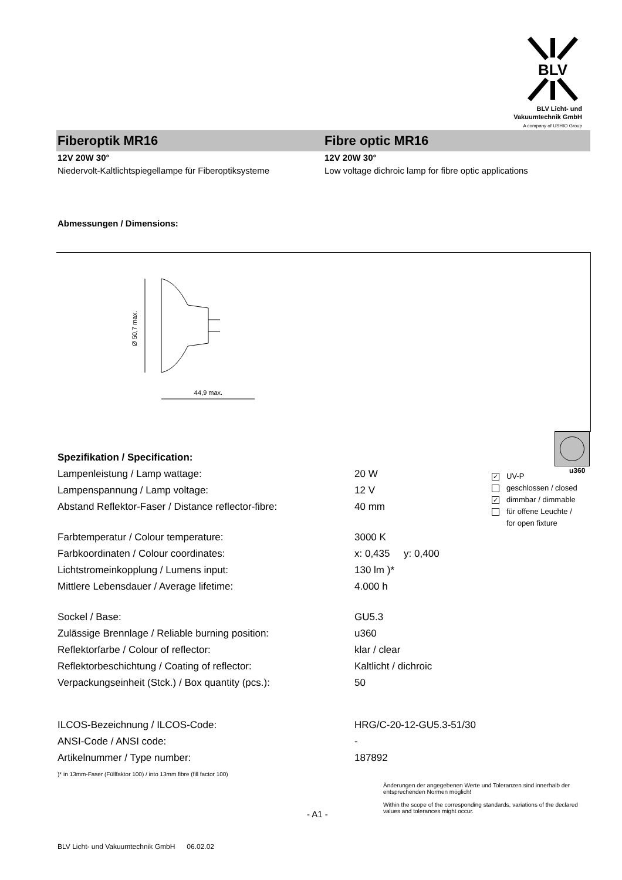BLV
BLV Licht- und
Vakuumtechnik GmbH
A company of USHIO Group
Fiberoptik MR16 Fibre optic MR16
12V 20W 30°
Niedervolt-Kaltlichtspiegellampe für Fiberoptiksysteme
12V 20W 30°
Low voltage dichroic lamp for fibre optic applications
Abmessungen / Dimensions:
Ø 50,7 max.
44,9 max.
u360
✓ UV-P
geschlossen / closed
✓ dimmbar / dimmable
für offene Leuchte /
for open fixture
Spezifikation / Specification:
| Lampenleistung / Lamp wattage: | 20 W |
| Lampenspannung / Lamp voltage: | 12 V |
| Abstand Reflektor-Faser / Distance reflector-fibre: | 40 mm |
| Farbtemperatur / Colour temperature: | 3000 K |
| Farbkoordinaten / Colour coordinates: | x: 0,435 y: 0,400 |
| Lichtstromeinkopplung / Lumens input: | 130 lm )* |
| Mittlere Lebensdauer / Average lifetime: | 4.000 h |
| Sockel / Base: | GU5.3 |
| Zulässige Brennlage / Reliable burning position: | u360 |
| Reflektorfarbe / Colour of reflector: | klar / clear |
| Reflektorbeschichtung / Coating of reflector: | Kaltlicht / dichroic |
| Verpackungseinheit (Stck.) / Box quantity (pcs.): | 50 |
| ILCOS-Bezeichnung / ILCOS-Code: | HRG/C-20-12-GU5.3-51/30 |
| ANSI-Code / ANSI code: | - |
| Artikelnummer / Type number: | 187892 |
)* in 13mm-Faser (Füllfaktor 100) / into 13mm fibre (fill factor 100)
- A1 -
Änderungen der angegebenen Werte und Toleranzen sind innerhalb der entsprechenden Normen möglich!
Within the scope of the corresponding standards, variations of the declared values and tolerances might occur.
BLV Licht- und Vakuumtechnik GmbH 06.02.02